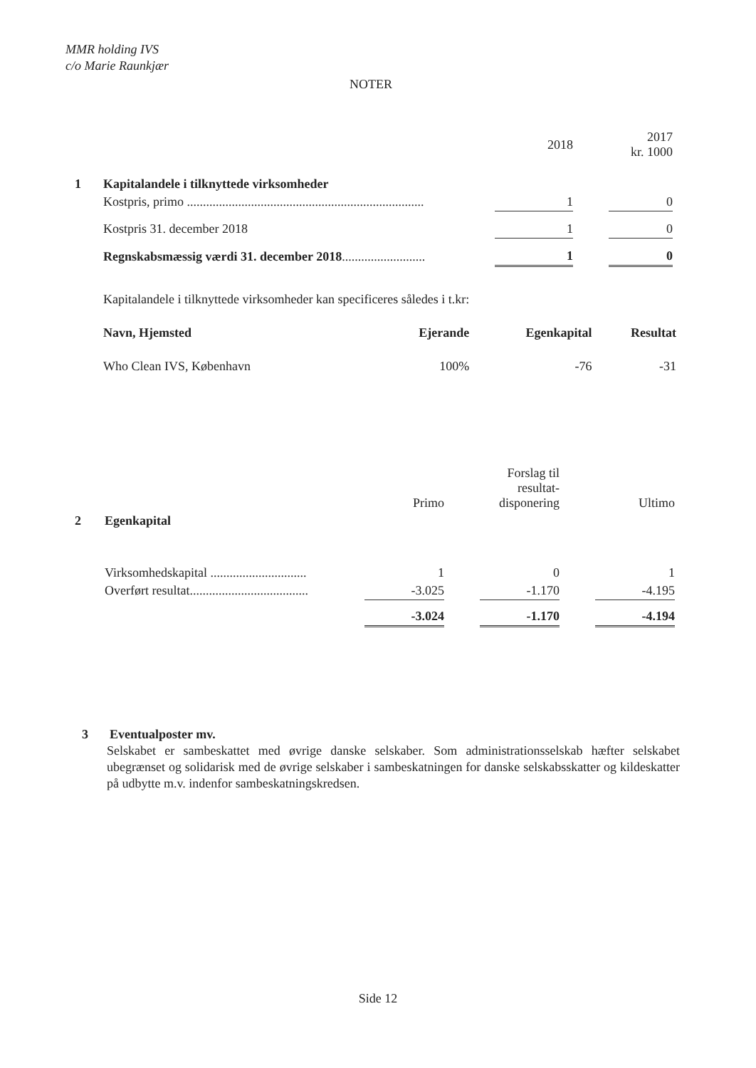MMR holding IVS
c/o Marie Raunkjær
NOTER
| | | 2018 | | 2017 kr. 1000 |
| 1 | Kapitalandele i tilknyttede virksomheder | | | |
| | Kostpris, primo .......................................................................... | 1 | | 0 |
| | Kostpris 31. december 2018 | 1 | | 0 |
| | Regnskabsmæssig værdi 31. december 2018 .......................... | 1 | | 0 |
| Kapitalandele i tilknyttede virksomheder kan specificeres således i t.kr: | | | |
| Navn, Hjemsted | Ejerande | Egenkapital | Resultat |
| Who Clean IVS, København | 100% | -76 | -31 |
| | | Primo | | Forslag til resultat- disponering | | Ultimo |
| 2 | Egenkapital | | | | | |
| | Virksomhedskapital .............................. | 1 | | 0 | | 1 |
| | Overført resultat..................................... | -3.025 | | -1.170 | | -4.195 |
| | | -3.024 | | -1.170 | | -4.194 |
3 Eventualposter mv.
Selskabet er sambeskattet med øvrige danske selskaber. Som administrationsselskab hæfter selskabet ubegrænset og solidarisk med de øvrige selskaber i sambeskatningen for danske selskabsskatter og kildeskatter på udbytte m.v. indenfor sambeskatningskredsen.
Side 12